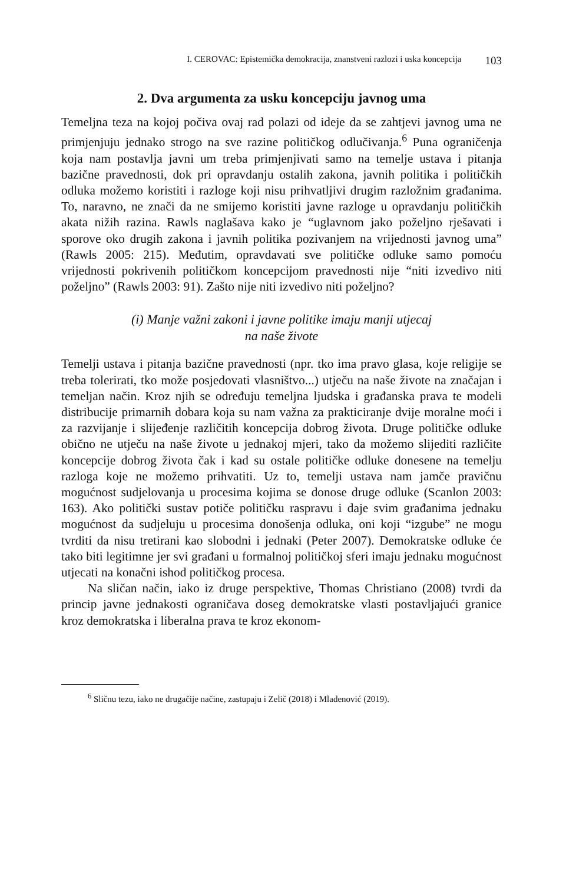I. CEROVAC: Epistemička demokracija, znanstveni razlozi i uska koncepcija 103
2. Dva argumenta za usku koncepciju javnog uma
Temeljna teza na kojoj počiva ovaj rad polazi od ideje da se zahtjevi javnog uma ne primjenjuju jednako strogo na sve razine političkog odlučivanja.<sup>6</sup> Puna ograničenja koja nam postavlja javni um treba primjenjivati samo na temelje ustava i pitanja bazične pravednosti, dok pri opravdanju ostalih zakona, javnih politika i političkih odluka možemo koristiti i razloge koji nisu prihvatljivi drugim razložnim građanima. To, naravno, ne znači da ne smijemo koristiti javne razloge u opravdanju političkih akata nižih razina. Rawls naglašava kako je “uglavnom jako poželjno rješavati i sporove oko drugih zakona i javnih politika pozivanjem na vrijednosti javnog uma” (Rawls 2005: 215). Međutim, opravdavati sve političke odluke samo pomoću vrijednosti pokrivenih političkom koncepcijom pravednosti nije “niti izvedivo niti poželjno” (Rawls 2003: 91). Zašto nije niti izvedivo niti poželjno?
(i) Manje važni zakoni i javne politike imaju manji utjecaj
na naše živote
Temelji ustava i pitanja bazične pravednosti (npr. tko ima pravo glasa, koje religije se treba tolerirati, tko može posjedovati vlasništvo...) utječu na naše živote na značajan i temeljan način. Kroz njih se određuju temeljna ljudska i građanska prava te modeli distribucije primarnih dobara koja su nam važna za prakticiranje dvije moralne moći i za razvijanje i slijeđenje različitih koncepcija dobrog života. Druge političke odluke obično ne utječu na naše živote u jednakoj mjeri, tako da možemo slijediti različite koncepcije dobrog života čak i kad su ostale političke odluke donesene na temelju razloga koje ne možemo prihvatiti. Uz to, temelji ustava nam jamče pravičnu mogućnost sudjelovanja u procesima kojima se donose druge odluke (Scanlon 2003: 163). Ako politički sustav potiče političku raspravu i daje svim građanima jednaku mogućnost da sudjeluju u procesima donošenja odluka, oni koji “izgube” ne mogu tvrditi da nisu tretirani kao slobodni i jednaki (Peter 2007). Demokratske odluke će tako biti legitimne jer svi građani u formalnoj političkoj sferi imaju jednaku mogućnost utjecati na konačni ishod političkog procesa.
Na sličan način, iako iz druge perspektive, Thomas Christiano (2008) tvrdi da princip javne jednakosti ograničava doseg demokratske vlasti postavljajući granice kroz demokratska i liberalna prava te kroz ekonom-
<sup>6</sup> Sličnu tezu, iako ne drugačije načine, zastupaju i Zelič (2018) i Mladenović (2019).